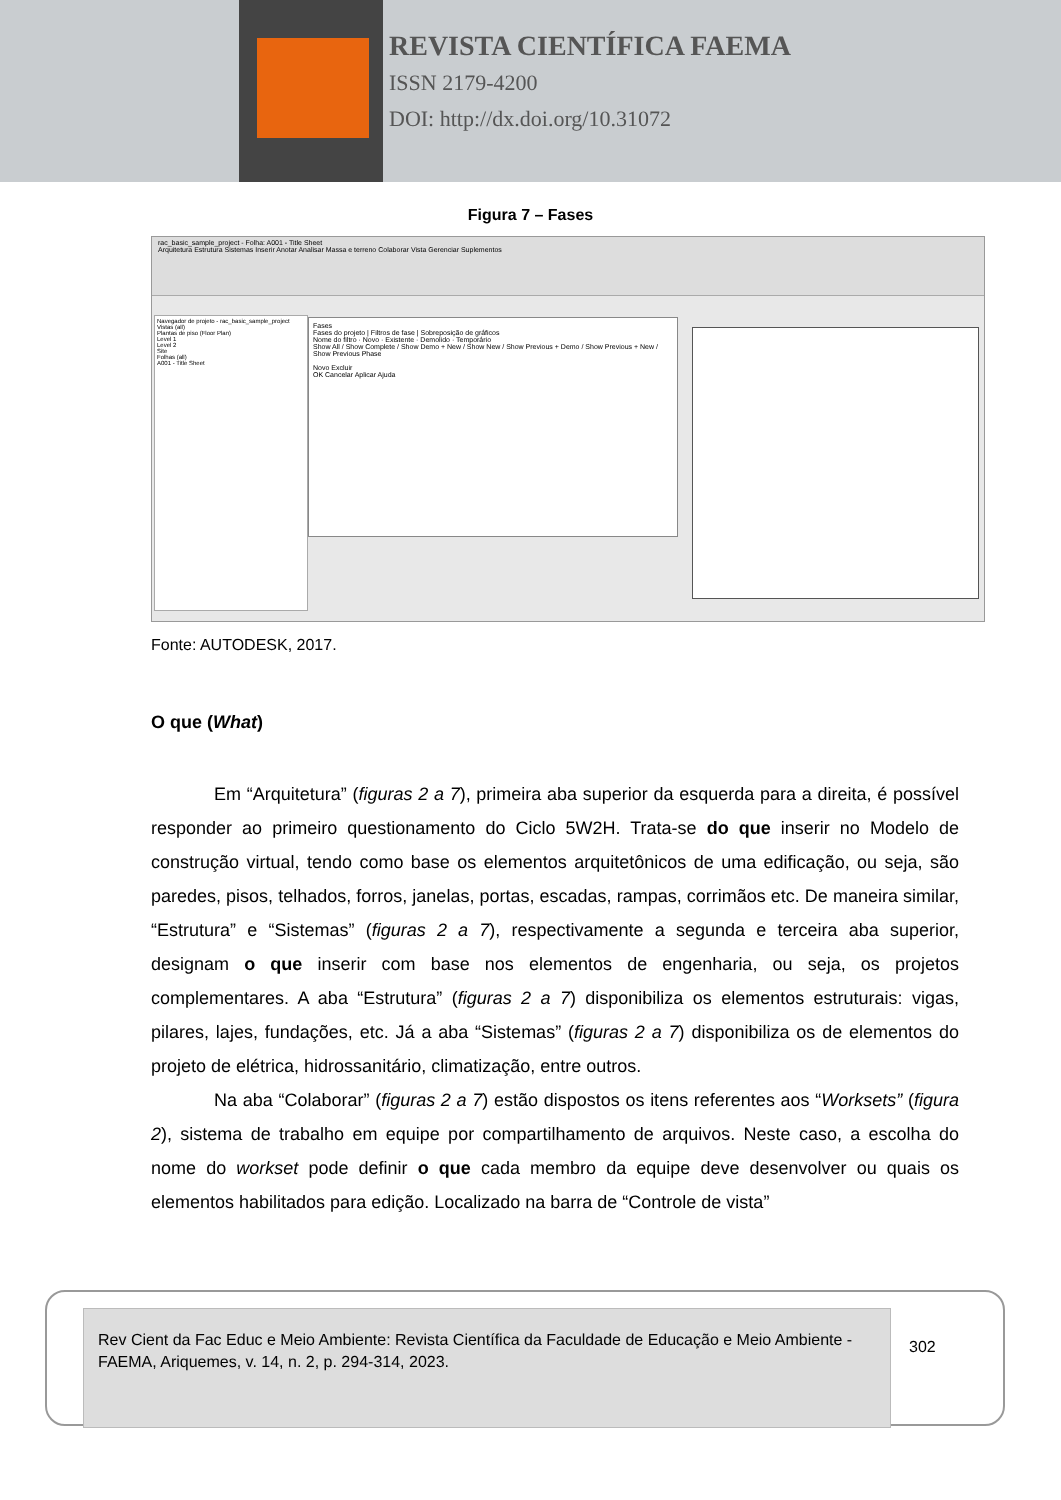REVISTA CIENTÍFICA FAEMA
ISSN 2179-4200
DOI: http://dx.doi.org/10.31072
Figura 7 – Fases
rac_basic_sample_project - Folha: A001 - Title Sheet
Arquitetura Estrutura Sistemas Inserir Anotar Analisar Massa e terreno Colaborar Vista Gerenciar Suplementos
Navegador de projeto - rac_basic_sample_project
Vistas (all)
Plantas de piso (Floor Plan)
Level 1
Level 2
Site
Folhas (all)
A001 - Title Sheet
Fases
Fases do projeto | Filtros de fase | Sobreposição de gráficos
Nome do filtro · Novo · Existente · Demolido · Temporário
Show All / Show Complete / Show Demo + New / Show New / Show Previous + Demo / Show Previous + New / Show Previous Phase
Novo Excluir
OK Cancelar Aplicar Ajuda
Fonte: AUTODESK, 2017.
O que (What)
Em “Arquitetura” (figuras 2 a 7), primeira aba superior da esquerda para a direita, é possível responder ao primeiro questionamento do Ciclo 5W2H. Trata-se do que inserir no Modelo de construção virtual, tendo como base os elementos arquitetônicos de uma edificação, ou seja, são paredes, pisos, telhados, forros, janelas, portas, escadas, rampas, corrimãos etc. De maneira similar, “Estrutura” e “Sistemas” (figuras 2 a 7), respectivamente a segunda e terceira aba superior, designam o que inserir com base nos elementos de engenharia, ou seja, os projetos complementares. A aba “Estrutura” (figuras 2 a 7) disponibiliza os elementos estruturais: vigas, pilares, lajes, fundações, etc. Já a aba “Sistemas” (figuras 2 a 7) disponibiliza os de elementos do projeto de elétrica, hidrossanitário, climatização, entre outros.
Na aba “Colaborar” (figuras 2 a 7) estão dispostos os itens referentes aos “Worksets” (figura 2), sistema de trabalho em equipe por compartilhamento de arquivos. Neste caso, a escolha do nome do workset pode definir o que cada membro da equipe deve desenvolver ou quais os elementos habilitados para edição. Localizado na barra de “Controle de vista”
Rev Cient da Fac Educ e Meio Ambiente: Revista Científica da Faculdade de Educação e Meio Ambiente - FAEMA, Ariquemes, v. 14, n. 2, p. 294-314, 2023.
302